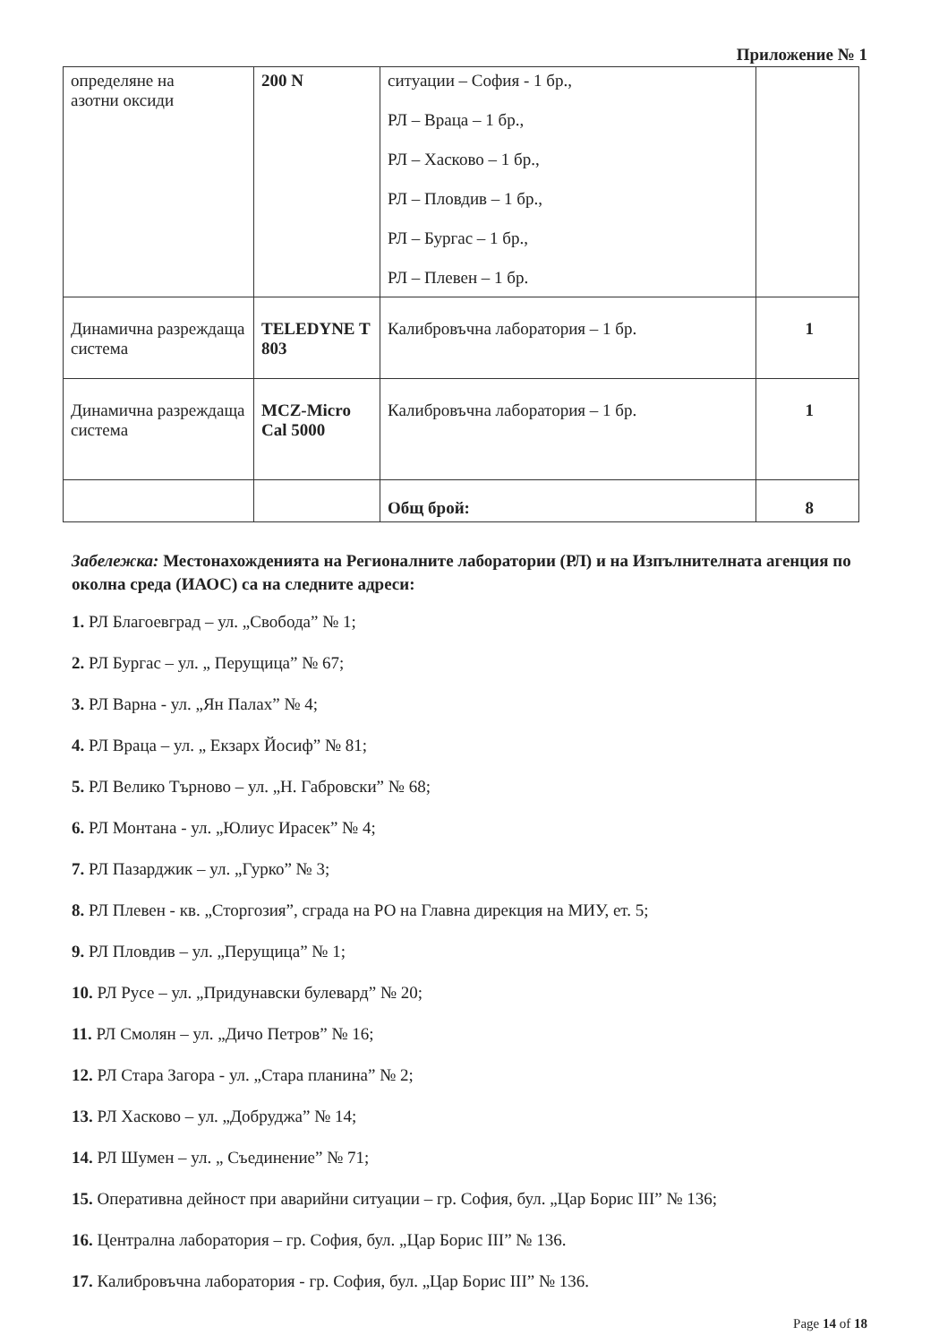Приложение № 1
| определяне на азотни оксиди | 200 N | ситуации – София - 1 бр., РЛ – Враца – 1 бр., РЛ – Хасково – 1 бр., РЛ – Пловдив – 1 бр., РЛ – Бургас – 1 бр., РЛ – Плевен – 1 бр. | |
| Динамична разреждаща система | TELEDYNE T 803 | Калибровъчна лаборатория – 1 бр. | 1 |
| Динамична разреждаща система | MCZ-Micro Cal 5000 | Калибровъчна лаборатория – 1 бр. | 1 |
| | | Общ брой: | 8 |
Забележка: Местонахожденията на Регионалните лаборатории (РЛ) и на Изпълнителната агенция по околна среда (ИАОС) са на следните адреси:
1. РЛ Благоевград – ул. „Свобода” № 1;
2. РЛ Бургас – ул. „ Перущица” № 67;
3. РЛ Варна - ул. „Ян Палах” № 4;
4. РЛ Враца – ул. „ Екзарх Йосиф” № 81;
5. РЛ Велико Търново – ул. „Н. Габровски” № 68;
6. РЛ Монтана - ул. „Юлиус Ирасек” № 4;
7. РЛ Пазарджик – ул. „Гурко” № 3;
8. РЛ Плевен - кв. „Сторгозия”, сграда на РО на Главна дирекция на МИУ, ет. 5;
9. РЛ Пловдив – ул. „Перущица” № 1;
10. РЛ Русе – ул. „Придунавски булевард” № 20;
11. РЛ Смолян – ул. „Дичо Петров” № 16;
12. РЛ Стара Загора - ул. „Стара планина” № 2;
13. РЛ Хасково – ул. „Добруджа” № 14;
14. РЛ Шумен – ул. „ Съединение” № 71;
15. Оперативна дейност при аварийни ситуации – гр. София, бул. „Цар Борис III” № 136;
16. Централна лаборатория – гр. София, бул. „Цар Борис III” № 136.
17. Калибровъчна лаборатория - гр. София, бул. „Цар Борис III” № 136.
Page 14 of 18